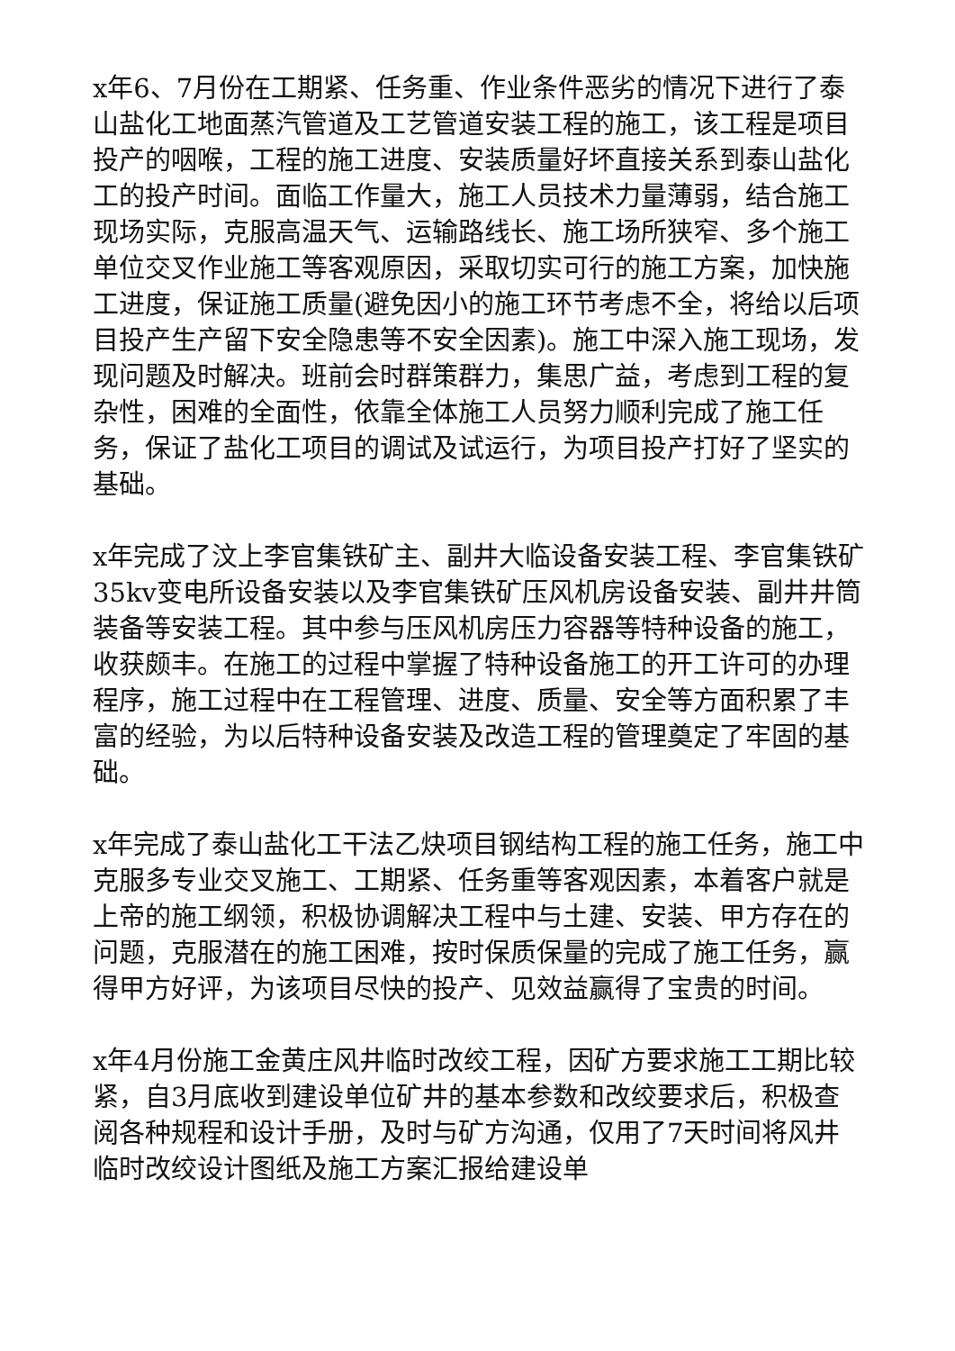x年6、7月份在工期紧、任务重、作业条件恶劣的情况下进行了泰山盐化工地面蒸汽管道及工艺管道安装工程的施工，该工程是项目投产的咽喉，工程的施工进度、安装质量好坏直接关系到泰山盐化工的投产时间。面临工作量大，施工人员技术力量薄弱，结合施工现场实际，克服高温天气、运输路线长、施工场所狭窄、多个施工单位交叉作业施工等客观原因，采取切实可行的施工方案，加快施工进度，保证施工质量(避免因小的施工环节考虑不全，将给以后项目投产生产留下安全隐患等不安全因素)。施工中深入施工现场，发现问题及时解决。班前会时群策群力，集思广益，考虑到工程的复杂性，困难的全面性，依靠全体施工人员努力顺利完成了施工任务，保证了盐化工项目的调试及试运行，为项目投产打好了坚实的基础。
x年完成了汶上李官集铁矿主、副井大临设备安装工程、李官集铁矿35kv变电所设备安装以及李官集铁矿压风机房设备安装、副井井筒装备等安装工程。其中参与压风机房压力容器等特种设备的施工，收获颇丰。在施工的过程中掌握了特种设备施工的开工许可的办理程序，施工过程中在工程管理、进度、质量、安全等方面积累了丰富的经验，为以后特种设备安装及改造工程的管理奠定了牢固的基础。
x年完成了泰山盐化工干法乙炔项目钢结构工程的施工任务，施工中克服多专业交叉施工、工期紧、任务重等客观因素，本着客户就是上帝的施工纲领，积极协调解决工程中与土建、安装、甲方存在的问题，克服潜在的施工困难，按时保质保量的完成了施工任务，赢得甲方好评，为该项目尽快的投产、见效益赢得了宝贵的时间。
x年4月份施工金黄庄风井临时改绞工程，因矿方要求施工工期比较紧，自3月底收到建设单位矿井的基本参数和改绞要求后，积极查阅各种规程和设计手册，及时与矿方沟通，仅用了7天时间将风井临时改绞设计图纸及施工方案汇报给建设单